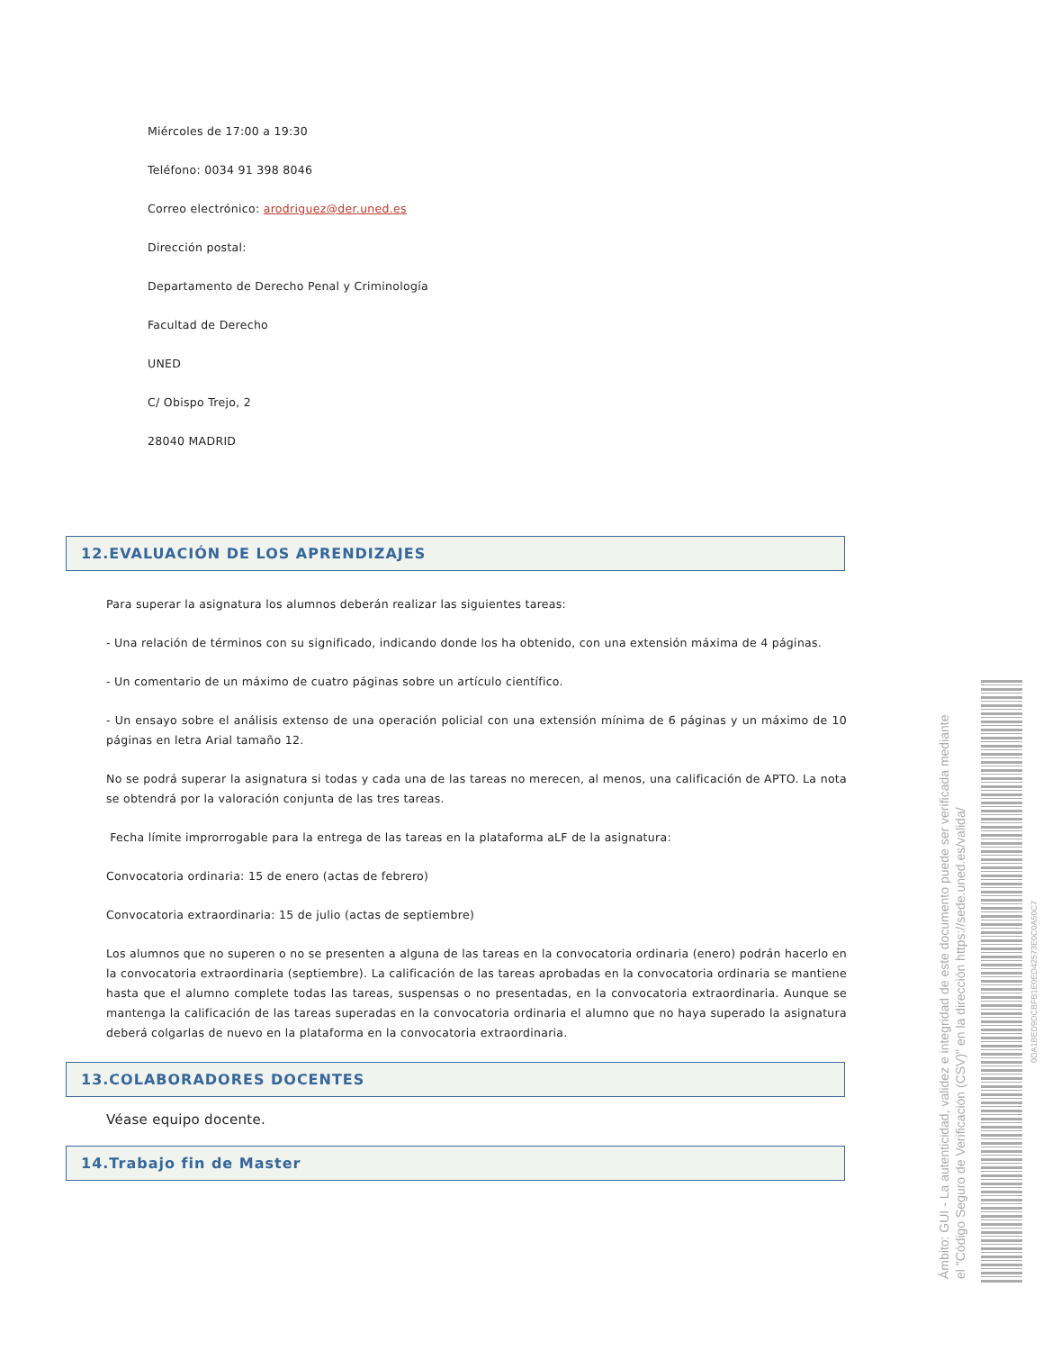Miércoles de 17:00 a 19:30
Teléfono: 0034 91 398 8046
Correo electrónico: arodriguez@der.uned.es
Dirección postal:
Departamento de Derecho Penal y Criminología
Facultad de Derecho
UNED
C/ Obispo Trejo, 2
28040 MADRID
12.EVALUACIÓN DE LOS APRENDIZAJES
Para superar la asignatura los alumnos deberán realizar las siguientes tareas:
- Una relación de términos con su significado, indicando donde los ha obtenido, con una extensión máxima de 4 páginas.
- Un comentario de un máximo de cuatro páginas sobre un artículo científico.
- Un ensayo sobre el análisis extenso de una operación policial con una extensión mínima de 6 páginas y un máximo de 10 páginas en letra Arial tamaño 12.
No se podrá superar la asignatura si todas y cada una de las tareas no merecen, al menos, una calificación de APTO. La nota se obtendrá por la valoración conjunta de las tres tareas.
Fecha límite improrrogable para la entrega de las tareas en la plataforma aLF de la asignatura:
Convocatoria ordinaria: 15 de enero (actas de febrero)
Convocatoria extraordinaria: 15 de julio (actas de septiembre)
Los alumnos que no superen o no se presenten a alguna de las tareas en la convocatoria ordinaria (enero) podrán hacerlo en la convocatoria extraordinaria (septiembre). La calificación de las tareas aprobadas en la convocatoria ordinaria se mantiene hasta que el alumno complete todas las tareas, suspensas o no presentadas, en la convocatoria extraordinaria. Aunque se mantenga la calificación de las tareas superadas en la convocatoria ordinaria el alumno que no haya superado la asignatura deberá colgarlas de nuevo en la plataforma en la convocatoria extraordinaria.
13.COLABORADORES DOCENTES
Véase equipo docente.
14.Trabajo fin de Master
Ámbito: GUI - La autenticidad, validez e integridad de este documento puede ser verificada mediante
el "Código Seguro de Verificación (CSV)" en la dirección https://sede.uned.es/valida/
0DA1BED9DCBFB1E0ED42573E0C0A50C7